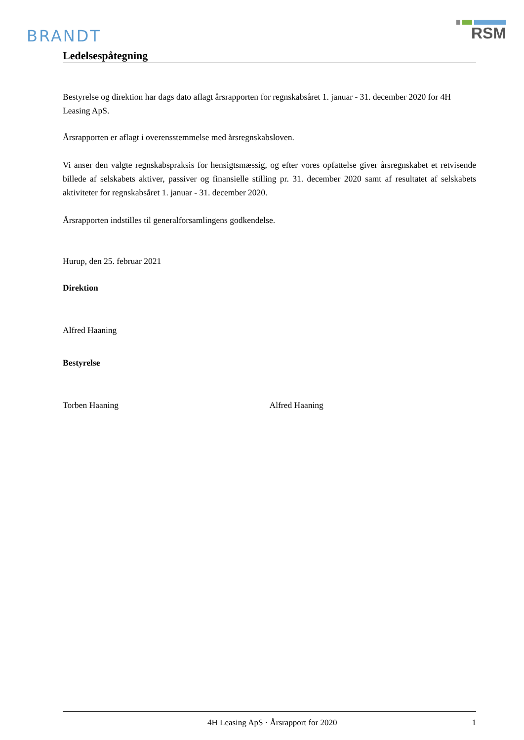BRANDT
RSM
Ledelsespåtegning
Bestyrelse og direktion har dags dato aflagt årsrapporten for regnskabsåret 1. januar - 31. december 2020 for 4H Leasing ApS.
Årsrapporten er aflagt i overensstemmelse med årsregnskabsloven.
Vi anser den valgte regnskabspraksis for hensigtsmæssig, og efter vores opfattelse giver årsregnskabet et retvisende billede af selskabets aktiver, passiver og finansielle stilling pr. 31. december 2020 samt af resultatet af selskabets aktiviteter for regnskabsåret 1. januar - 31. december 2020.
Årsrapporten indstilles til generalforsamlingens godkendelse.
Hurup, den 25. februar 2021
Direktion
Alfred Haaning
Bestyrelse
Torben Haaning Alfred Haaning
4H Leasing ApS · Årsrapport for 2020 1